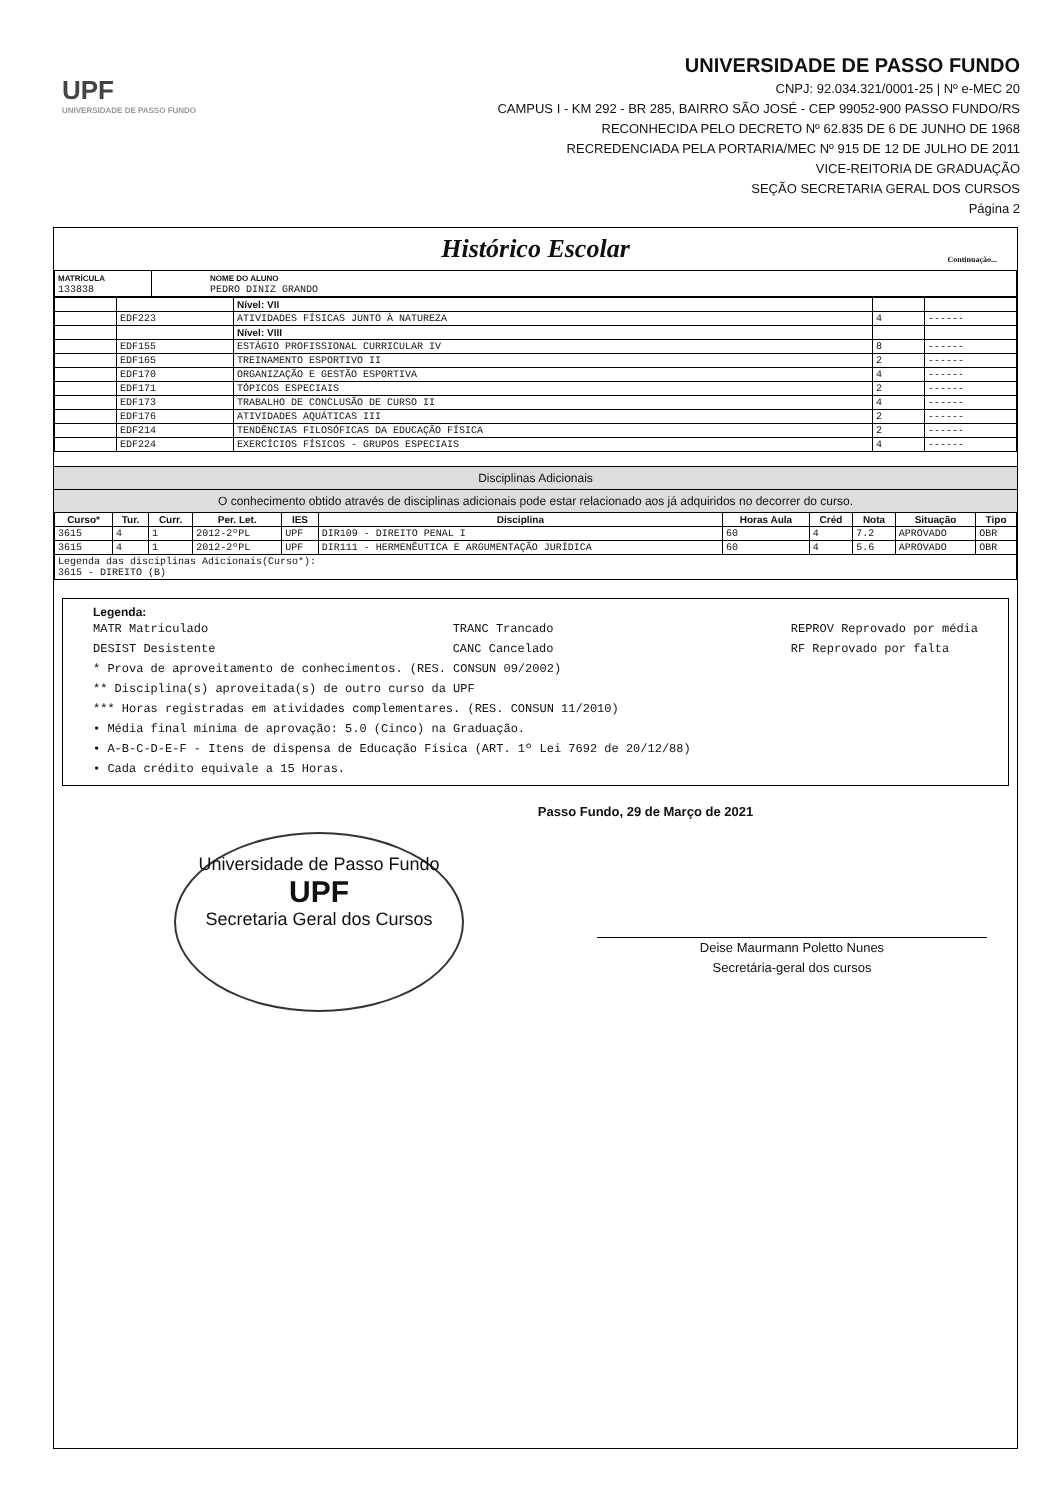UPF
UNIVERSIDADE DE PASSO FUNDO
UNIVERSIDADE DE PASSO FUNDO
CNPJ: 92.034.321/0001-25 | Nº e-MEC 20
CAMPUS I - KM 292 - BR 285, BAIRRO SÃO JOSÉ - CEP 99052-900 PASSO FUNDO/RS
RECONHECIDA PELO DECRETO Nº 62.835 DE 6 DE JUNHO DE 1968
RECREDENCIADA PELA PORTARIA/MEC Nº 915 DE 12 DE JULHO DE 2011
VICE-REITORIA DE GRADUAÇÃO
SEÇÃO SECRETARIA GERAL DOS CURSOS
Página 2
Histórico Escolar
Continuação...
| MATRÍCULA 133838 | NOME DO ALUNO PEDRO DINIZ GRANDO |
| | | Nível: VII | | |
| | EDF223 | ATIVIDADES FÍSICAS JUNTO À NATUREZA | 4 | ------ |
| | | Nível: VIII | | |
| | EDF155 | ESTÁGIO PROFISSIONAL CURRICULAR IV | 8 | ------ |
| | EDF165 | TREINAMENTO ESPORTIVO II | 2 | ------ |
| | EDF170 | ORGANIZAÇÃO E GESTÃO ESPORTIVA | 4 | ------ |
| | EDF171 | TÓPICOS ESPECIAIS | 2 | ------ |
| | EDF173 | TRABALHO DE CONCLUSÃO DE CURSO II | 4 | ------ |
| | EDF176 | ATIVIDADES AQUÁTICAS III | 2 | ------ |
| | EDF214 | TENDÊNCIAS FILOSÓFICAS DA EDUCAÇÃO FÍSICA | 2 | ------ |
| | EDF224 | EXERCÍCIOS FÍSICOS - GRUPOS ESPECIAIS | 4 | ------ |
Disciplinas Adicionais
O conhecimento obtido através de disciplinas adicionais pode estar relacionado aos já adquiridos no decorrer do curso.
| Curso* | Tur. | Curr. | Per. Let. | IES | Disciplina | Horas Aula | Créd | Nota | Situação | Tipo |
| --- | --- | --- | --- | --- | --- | --- | --- | --- | --- | --- |
| 3615 | 4 | 1 | 2012-2ºPL | UPF | DIR109 - DIREITO PENAL I | 60 | 4 | 7.2 | APROVADO | OBR |
| 3615 | 4 | 1 | 2012-2ºPL | UPF | DIR111 - HERMENÊUTICA E ARGUMENTAÇÃO JURÍDICA | 60 | 4 | 5.6 | APROVADO | OBR |
| Legenda das disciplinas Adicionais(Curso*): 3615 - DIREITO (B) | | | | | | | | | | |
Legenda:
MATR Matriculado
DESIST Desistente
TRANC Trancado
CANC Cancelado
REPROV Reprovado por média
RF Reprovado por falta
* Prova de aproveitamento de conhecimentos. (RES. CONSUN 09/2002)
** Disciplina(s) aproveitada(s) de outro curso da UPF
*** Horas registradas em atividades complementares. (RES. CONSUN 11/2010)
• Média final mínima de aprovação: 5.0 (Cinco) na Graduação.
• A-B-C-D-E-F - Itens de dispensa de Educação Física (ART. 1º Lei 7692 de 20/12/88)
• Cada crédito equivale a 15 Horas.
Passo Fundo, 29 de Março de 2021
Universidade de Passo Fundo
UPF
Secretaria Geral dos Cursos
Deise Maurmann Poletto Nunes
Secretária-geral dos cursos